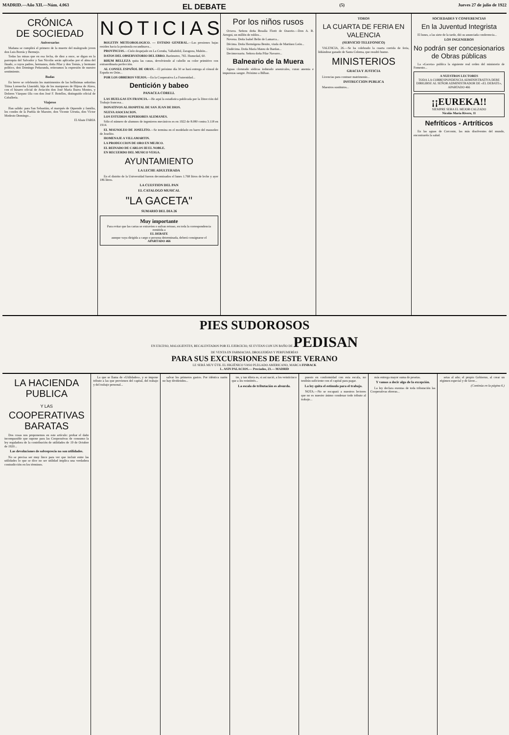MADRID.—Año XII.—Núm. 4.063 EL DEBATE (5) Jueves 27 de julio de 1922
CRÓNICA
DE SOCIEDAD
Aniversarios
Mañana se cumplirá el primero de la muerte del malogrado joven don Luis Borrás y Bermejo.
Todas las misas que en esa fecha, de diez a once, se digan en la parroquia del Salvador y San Nicolás serán aplicadas por el alma del finado, a cuyos padres, hermanos, doña Pilar y don Tomás, y hermano político, don Domingo Peñaranda, reiteramos la expresión de nuestro sentimiento.
Bodas
En breve se celebrarán los matrimonios de las bellísimas señoritas Titina Loresecha Llaurádó, hija de los marqueses de Hijosa de Alava, con el bizarro oficial de Aviación don José María Ibarra Montes, y Dolores Vázquez Ola con don José F. Botellos, distinguido oficial de Caballería.
Viajeros
Han salido: para San Sebastián, el marqués de Oquendo y familia, los condes de la Puebla de Maestre, don Vicente Urrutia, don Víctor Modesto Domingo...
El Abate FARIA
NOTICIAS
BOLETIN METEOROLOGICO. — ESTADO GENERAL.—Las presiones bajas residen hacia la península escandinava...
PROVINCIAS.—Cielo despejado en La Coruña, Valladolid, Zaragoza, Mahón...
DATOS DEL OBSERVATORIO DEL EBRO. Barómetro, 765. Humedad, 60.
RHUM BELLEZA quita las canas, devolviendo al cabello su color primitivo con extraordinaria perfección.
AL CONSUL ESPAÑOL DE ORAN.—El próximo día 30 se hará entrega al cónsul de España en Orán...
POR LOS OBREROS VIEJOS.—En la Cooperativa La Fraternidad...
Dentición y babeo
PANACEA CORELL
LAS HUELGAS EN FRANCIA.—He aquí la estadística publicada por la Dirección del Trabajo francesa...
DONATIVOS AL HOSPITAL DE SAN JUAN DE DIOS.
NUEVA ASOCIACION.
LOS ESTUDIOS SUPERIORES ALEMANES.
Sólo el número de alumnos de ingenieros mecánicos es en 1922 de 8.080 contra 3.118 en 1914.
EL MAUSOLEO DE JOSELITO.—Se termina en el modelado en barro del mausoleo de Joselito.
HOMENAJE A VILLAMARTIN.
LA PRODUCCION DE ORO EN MEJICO.
EL REINADO DE CARLOS III EL NOBLE.
EN RECUERDO DEL MUSICO VEIGA.
AYUNTAMIENTO
LA LECHE ADULTERADA
En el distrito de la Universidad fueron decomisados el lunes 1.768 litros de leche y ayer 186 litros.
LA CUESTION DEL PAN
EL CATALOGO MUSICAL
"LA GACETA"
SUMARIO DEL DIA 26
Muy importante
Para evitar que las cartas se extravíen o sufran retraso, en toda la correspondencia remitida a
EL DEBATE
aunque vaya dirigida a cargo o persona determinada, deberá consignarse el
APARTADO 466
Por los niños rusos
Octava. Señora doña Rosalía Florit de Ossorio.—Don A. R. Arregui, un millón de rublos...
Novena. Doña Isabel Belio de Lamarca...
Décima. Doña Hermógena Benito, viuda de Martínez León...
Undécima. Doña María Mateu de Bardan...
Decimocuarta. Señora doña Pilar Navarro...
Balneario de la Muera
Aguas clorurado sódicas iodurado arsenicales, curan anemia e impurezas sangre. Próximo a Bilbao.
TOROS
LA CUARTA DE FERIA EN VALENCIA
(SERVICIO TELEFONICO)
VALENCIA, 26.—Se ha celebrado la cuarta corrida de feria, lidiándose ganado de Santa Coloma, que resultó bueno.
MINISTERIOS
GRACIA Y JUSTICIA
Licencias para contraer matrimonio...
INSTRUCCION PUBLICA
Maestros sustitutos...
SOCIEDADES Y CONFERENCIAS
En la Juventud Integrista
El lunes, a las siete de la tarde, dió su anunciada conferencia...
LOS INGENIEROS
No podrán ser concesionarios de Obras públicas
La «Gaceta» publica la siguiente real orden del ministerio de Fomento...
A NUESTROS LECTORES
TODA LA CORRESPONDENCIA ADMINISTRATIVA DEBE DIRIGIRSE AL SEÑOR ADMINISTRADOR DE «EL DEBATE», APARTADO 466
¡¡EUREKA!!
SIEMPRE SERA EL MEJOR CALZADO
Nicolás María Rivero, 11
Nefríticos - Artríticos
En las aguas de Corconte, las más disolventes del mundo, encontraréis la salud.
PIES SUDOROSOS
EN EXCESO, MALOLIENTES, RECALENTADOS POR EL EJERCICIO, SE EVITAN CON UN BAÑO DE PEDISAN
DE VENTA EN FARMACIAS, DROGUERÍAS Y PERFUMERÍAS
PARA SUS EXCURSIONES DE ESTE VERANO
LE SERÁ MUY ÚTIL EL HIGIÉNICO VASO PLEGADO AMERICANO, MARCA FINBACK
L. ASIN PALACIOS.— Preciados, 23.— MADRID
LA HACIENDA PUBLICA
Y LAS
COOPERATIVAS BARATAS
Dos cosas nos proponemos en este artículo: probar el daño incomparable que supone para las Cooperativas de consumo la ley reguladora de la contribución de utilidades de 19 de Octubre de 1920...
Las devoluciones de sobreprecio no son utilidades.
No se precisa ser muy lince para ver que incluir entre las utilidades lo que se dice no ser utilidad implica una verdadera contradicción en los términos.
La que se llama de «Utilidades», y se impone tributo a las que provienen del capital, del trabajo y del trabajo personal...
salvar los primeros gastos. Por idéntica razón no hay dividendos...
tre, y tan idiota es, si así nació, a los veinticinco que a los veintitrés...
La escala de tributación es absurda.
puesto en conformidad con esta escala, no tendrán suficiente con el capital para pagar.
La ley quita el estímulo para el trabajo.
NOTA.—No se escapará a nuestros lectores que no es nuestro ánimo condenar todo tributo al trabajo...
más entrega mayor suma de pesetas.
Y vamos a decir algo de la excepción.
La ley declara exentas de toda tributación las Cooperativas obreras...
setas al año; el propio Gobierno, al crear un régimen especial y de favor...
(Continúa en la página 6.)